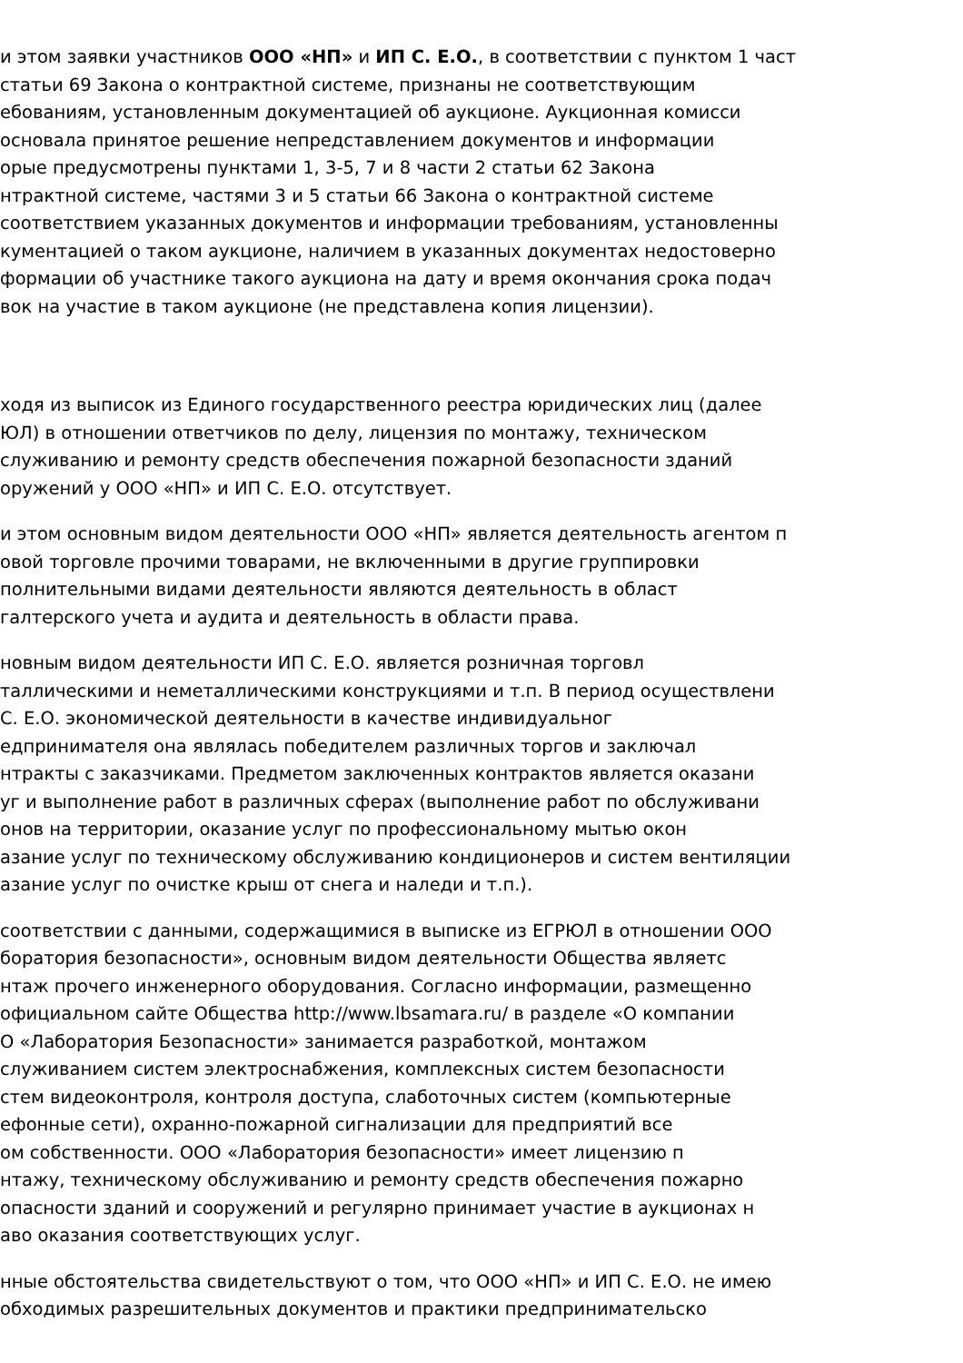и этом заявки участников ООО «НП» и ИП С. Е.О., в соответствии с пунктом 1 част
статьи 69 Закона о контрактной системе, признаны не соответствующим
ебованиям, установленным документацией об аукционе. Аукционная комисси
основала принятое решение непредставлением документов и информации
орые предусмотрены пунктами 1, 3-5, 7 и 8 части 2 статьи 62 Закона
нтрактной системе, частями 3 и 5 статьи 66 Закона о контрактной системе
соответствием указанных документов и информации требованиям, установленны
кументацией о таком аукционе, наличием в указанных документах недостоверно
формации об участнике такого аукциона на дату и время окончания срока подач
вок на участие в таком аукционе (не представлена копия лицензии).
ходя из выписок из Единого государственного реестра юридических лиц (далее
ЮЛ) в отношении ответчиков по делу, лицензия по монтажу, техническом
служиванию и ремонту средств обеспечения пожарной безопасности зданий
оружений у ООО «НП» и ИП С. Е.О. отсутствует.
и этом основным видом деятельности ООО «НП» является деятельность агентом п
овой торговле прочими товарами, не включенными в другие группировки
полнительными видами деятельности являются деятельность в област
галтерского учета и аудита и деятельность в области права.
новным видом деятельности ИП С. Е.О. является розничная торговл
таллическими и неметаллическими конструкциями и т.п. В период осуществлени
С. Е.О. экономической деятельности в качестве индивидуальног
едпринимателя она являлась победителем различных торгов и заключал
нтракты с заказчиками. Предметом заключенных контрактов является оказани
уг и выполнение работ в различных сферах (выполнение работ по обслуживани
онов на территории, оказание услуг по профессиональному мытью окон
азание услуг по техническому обслуживанию кондиционеров и систем вентиляции
азание услуг по очистке крыш от снега и наледи и т.п.).
соответствии с данными, содержащимися в выписке из ЕГРЮЛ в отношении ООО
боратория безопасности», основным видом деятельности Общества являетс
нтаж прочего инженерного оборудования. Согласно информации, размещенно
официальном сайте Общества http://www.lbsamara.ru/ в разделе «О компании
О «Лаборатория Безопасности» занимается разработкой, монтажом
служиванием систем электроснабжения, комплексных систем безопасности
стем видеоконтроля, контроля доступа, слаботочных систем (компьютерные
ефонные сети), охранно-пожарной сигнализации для предприятий все
ом собственности. ООО «Лаборатория безопасности» имеет лицензию п
нтажу, техническому обслуживанию и ремонту средств обеспечения пожарно
опасности зданий и сооружений и регулярно принимает участие в аукционах н
аво оказания соответствующих услуг.
нные обстоятельства свидетельствуют о том, что ООО «НП» и ИП С. Е.О. не имею
обходимых разрешительных документов и практики предпринимательско